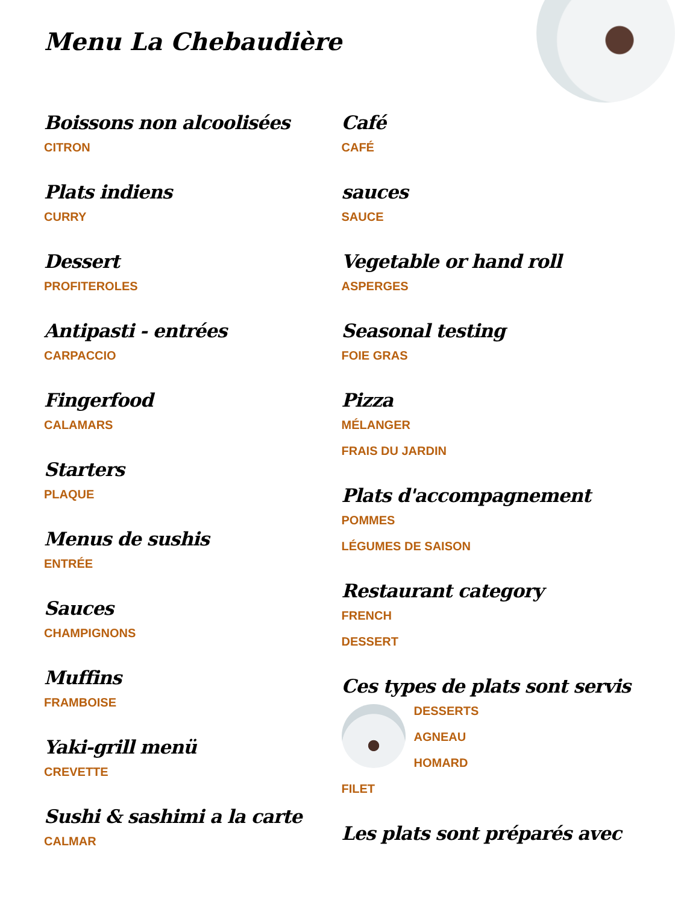Menu La Chebaudière
Boissons non alcoolisées
CITRON
Plats indiens
CURRY
Dessert
PROFITEROLES
Antipasti - entrées
CARPACCIO
Fingerfood
CALAMARS
Starters
PLAQUE
Menus de sushis
ENTRÉE
Sauces
CHAMPIGNONS
Muffins
FRAMBOISE
Yaki-grill menü
CREVETTE
Sushi & sashimi a la carte
CALMAR
Café
CAFÉ
sauces
SAUCE
Vegetable or hand roll
ASPERGES
Seasonal testing
FOIE GRAS
Pizza
MÉLANGER
FRAIS DU JARDIN
Plats d'accompagnement
POMMES
LÉGUMES DE SAISON
Restaurant category
FRENCH
DESSERT
Ces types de plats sont servis
DESSERTS
AGNEAU
HOMARD
FILET
Les plats sont préparés avec